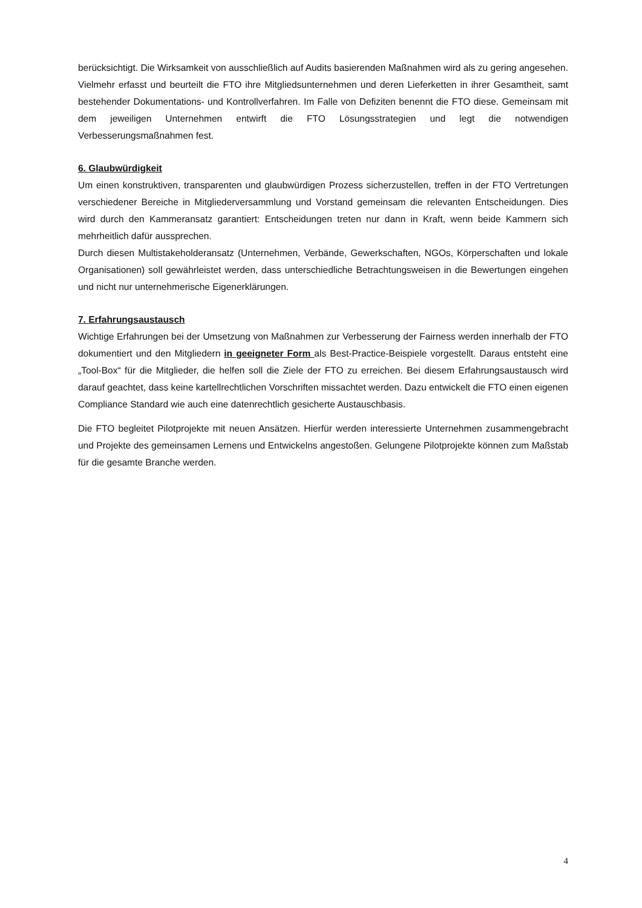berücksichtigt. Die Wirksamkeit von ausschließlich auf Audits basierenden Maßnahmen wird als zu gering angesehen. Vielmehr erfasst und beurteilt die FTO ihre Mitgliedsunternehmen und deren Lieferketten in ihrer Gesamtheit, samt bestehender Dokumentations- und Kontrollverfahren. Im Falle von Defiziten benennt die FTO diese. Gemeinsam mit dem jeweiligen Unternehmen entwirft die FTO Lösungsstrategien und legt die notwendigen Verbesserungsmaßnahmen fest.
6. Glaubwürdigkeit
Um einen konstruktiven, transparenten und glaubwürdigen Prozess sicherzustellen, treffen in der FTO Vertretungen verschiedener Bereiche in Mitgliederversammlung und Vorstand gemeinsam die relevanten Entscheidungen. Dies wird durch den Kammeransatz garantiert: Entscheidungen treten nur dann in Kraft, wenn beide Kammern sich mehrheitlich dafür aussprechen.
Durch diesen Multistakeholderansatz (Unternehmen, Verbände, Gewerkschaften, NGOs, Körperschaften und lokale Organisationen) soll gewährleistet werden, dass unterschiedliche Betrachtungsweisen in die Bewertungen eingehen und nicht nur unternehmerische Eigenerklärungen.
7. Erfahrungsaustausch
Wichtige Erfahrungen bei der Umsetzung von Maßnahmen zur Verbesserung der Fairness werden innerhalb der FTO dokumentiert und den Mitgliedern in geeigneter Form als Best-Practice-Beispiele vorgestellt. Daraus entsteht eine „Tool-Box“ für die Mitglieder, die helfen soll die Ziele der FTO zu erreichen. Bei diesem Erfahrungsaustausch wird darauf geachtet, dass keine kartellrechtlichen Vorschriften missachtet werden. Dazu entwickelt die FTO einen eigenen Compliance Standard wie auch eine datenrechtlich gesicherte Austauschbasis.
Die FTO begleitet Pilotprojekte mit neuen Ansätzen. Hierfür werden interessierte Unternehmen zusammengebracht und Projekte des gemeinsamen Lernens und Entwickelns angestoßen. Gelungene Pilotprojekte können zum Maßstab für die gesamte Branche werden.
4